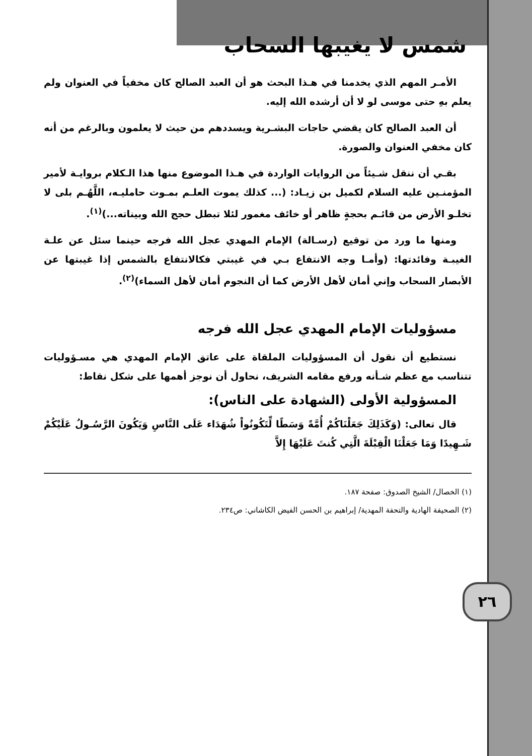٢٦
شمس لا يغيبها السحاب
الأمـر المهم الذي يخدمنا في هـذا البحث هو أن العبد الصالح كان مخفياً في العنوان ولم يعلم بهِ حتى موسى لو لا أن أرشده الله إليه.
أن العبد الصالح كان يقضي حاجات البشـرية ويسددهم من حيث لا يعلمون وبالرغم من أنه كان مخفي العنوان والصورة.
بقـي أن ننقل شـيئاً من الروايات الواردة في هـذا الموضوع منها هذا الـكلام بروايـة لأمير المؤمنـين عليه السلام لكميل بن زيـاد: (... كذلك يموت العلـم بمـوت حامليـه، اللَّهُـم بلى لا تخلـو الأرض من قائـم بحجةٍ ظاهر أو خائف مغمور لئلا تبطل حجج الله وبيناته...)<sup>(١)</sup>.
ومنها ما ورد من توقيع (رسـالة) الإمام المهدي عجل الله فرجه حينما سئل عن علـة الغيبـة وفائدتها: (وأمـا وجه الانتفاع بـي في غيبتي فكالانتفاع بالشمس إذا غيبتها عن الأبصار السحاب وإني أمان لأهل الأرض كما أن النجوم أمان لأهل السماء)<sup>(٢)</sup>.
مسؤوليات الإمام المهدي عجل الله فرجه
نستطيع أن نقول أن المسؤوليات الملقاة على عاتق الإمام المهدي هي مسـؤوليات تتناسب مع عظم شـأنه ورفع مقامه الشريف، نحاول أن نوجز أهمها على شكل نقاط:
المسؤولية الأولى (الشهادة على الناس):
قال تعالى: (وَكَذَلِكَ جَعَلْنَاكُمْ أُمَّةً وَسَطًا لِّتَكُونُواْ شُهَدَاء عَلَى النَّاسِ وَيَكُونَ الرَّسُـولُ عَلَيْكُمْ شَـهِيدًا وَمَا جَعَلْنَا الْقِبْلَةَ الَّتِي كُنتَ عَلَيْهَا إِلاَّ
(١) الخصال/ الشيخ الصدوق: صفحة ١٨٧.
(٢) الصحيفة الهادية والتحفة المهدية/ إبراهيم بن الحسن الفيض الكاشاني: ص٢٣٤.